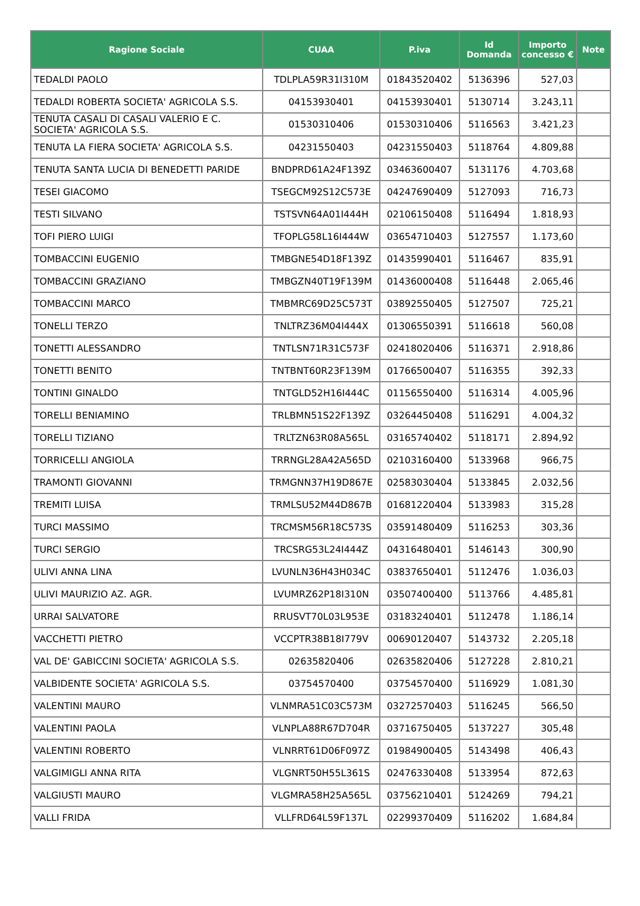| Ragione Sociale | CUAA | P.iva | Id Domanda | Importo concesso € | Note |
| --- | --- | --- | --- | --- | --- |
| TEDALDI PAOLO | TDLPLA59R31I310M | 01843520402 | 5136396 | 527,03 | |
| TEDALDI ROBERTA SOCIETA' AGRICOLA S.S. | 04153930401 | 04153930401 | 5130714 | 3.243,11 | |
| TENUTA CASALI DI CASALI VALERIO E C. SOCIETA' AGRICOLA S.S. | 01530310406 | 01530310406 | 5116563 | 3.421,23 | |
| TENUTA LA FIERA SOCIETA' AGRICOLA S.S. | 04231550403 | 04231550403 | 5118764 | 4.809,88 | |
| TENUTA SANTA LUCIA DI BENEDETTI PARIDE | BNDPRD61A24F139Z | 03463600407 | 5131176 | 4.703,68 | |
| TESEI GIACOMO | TSEGCM92S12C573E | 04247690409 | 5127093 | 716,73 | |
| TESTI SILVANO | TSTSVN64A01I444H | 02106150408 | 5116494 | 1.818,93 | |
| TOFI PIERO LUIGI | TFOPLG58L16I444W | 03654710403 | 5127557 | 1.173,60 | |
| TOMBACCINI EUGENIO | TMBGNE54D18F139Z | 01435990401 | 5116467 | 835,91 | |
| TOMBACCINI GRAZIANO | TMBGZN40T19F139M | 01436000408 | 5116448 | 2.065,46 | |
| TOMBACCINI MARCO | TMBMRC69D25C573T | 03892550405 | 5127507 | 725,21 | |
| TONELLI TERZO | TNLTRZ36M04I444X | 01306550391 | 5116618 | 560,08 | |
| TONETTI ALESSANDRO | TNTLSN71R31C573F | 02418020406 | 5116371 | 2.918,86 | |
| TONETTI BENITO | TNTBNT60R23F139M | 01766500407 | 5116355 | 392,33 | |
| TONTINI GINALDO | TNTGLD52H16I444C | 01156550400 | 5116314 | 4.005,96 | |
| TORELLI BENIAMINO | TRLBMN51S22F139Z | 03264450408 | 5116291 | 4.004,32 | |
| TORELLI TIZIANO | TRLTZN63R08A565L | 03165740402 | 5118171 | 2.894,92 | |
| TORRICELLI ANGIOLA | TRRNGL28A42A565D | 02103160400 | 5133968 | 966,75 | |
| TRAMONTI GIOVANNI | TRMGNN37H19D867E | 02583030404 | 5133845 | 2.032,56 | |
| TREMITI LUISA | TRMLSU52M44D867B | 01681220404 | 5133983 | 315,28 | |
| TURCI MASSIMO | TRCMSM56R18C573S | 03591480409 | 5116253 | 303,36 | |
| TURCI SERGIO | TRCSRG53L24I444Z | 04316480401 | 5146143 | 300,90 | |
| ULIVI ANNA LINA | LVUNLN36H43H034C | 03837650401 | 5112476 | 1.036,03 | |
| ULIVI MAURIZIO AZ. AGR. | LVUMRZ62P18I310N | 03507400400 | 5113766 | 4.485,81 | |
| URRAI SALVATORE | RRUSVT70L03L953E | 03183240401 | 5112478 | 1.186,14 | |
| VACCHETTI PIETRO | VCCPTR38B18I779V | 00690120407 | 5143732 | 2.205,18 | |
| VAL DE' GABICCINI SOCIETA' AGRICOLA S.S. | 02635820406 | 02635820406 | 5127228 | 2.810,21 | |
| VALBIDENTE SOCIETA' AGRICOLA S.S. | 03754570400 | 03754570400 | 5116929 | 1.081,30 | |
| VALENTINI MAURO | VLNMRA51C03C573M | 03272570403 | 5116245 | 566,50 | |
| VALENTINI PAOLA | VLNPLA88R67D704R | 03716750405 | 5137227 | 305,48 | |
| VALENTINI ROBERTO | VLNRRT61D06F097Z | 01984900405 | 5143498 | 406,43 | |
| VALGIMIGLI ANNA RITA | VLGNRT50H55L361S | 02476330408 | 5133954 | 872,63 | |
| VALGIUSTI MAURO | VLGMRA58H25A565L | 03756210401 | 5124269 | 794,21 | |
| VALLI FRIDA | VLLFRD64L59F137L | 02299370409 | 5116202 | 1.684,84 | |